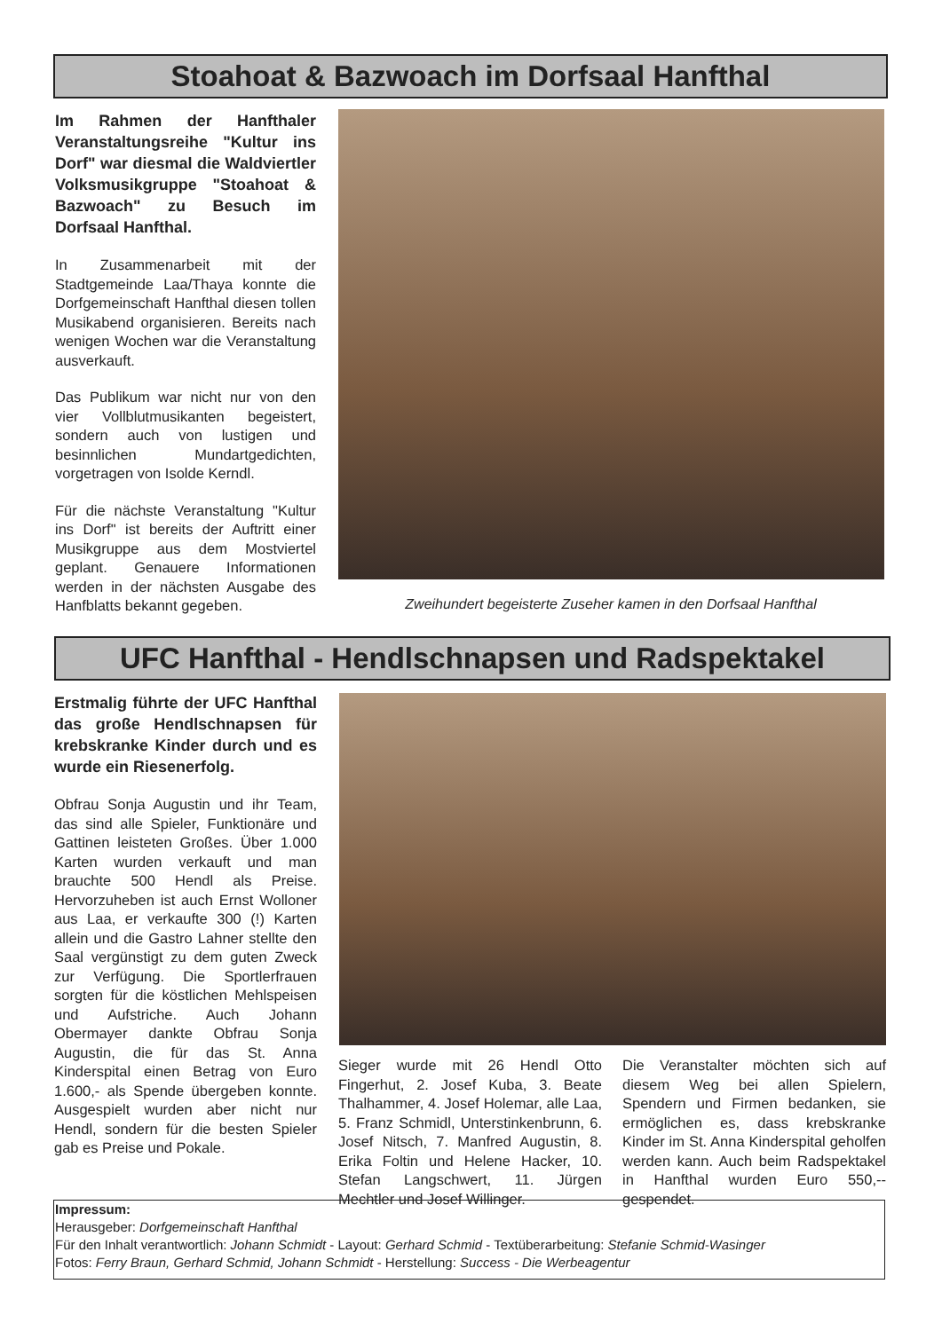Stoahoat & Bazwoach im Dorfsaal Hanfthal
Im Rahmen der Hanfthaler Veranstaltungsreihe "Kultur ins Dorf" war diesmal die Waldviertler Volksmusikgruppe "Stoahoat & Bazwoach" zu Besuch im Dorfsaal Hanfthal.
In Zusammenarbeit mit der Stadtgemeinde Laa/Thaya konnte die Dorfgemeinschaft Hanfthal diesen tollen Musikabend organisieren. Bereits nach wenigen Wochen war die Veranstaltung ausverkauft.
Das Publikum war nicht nur von den vier Vollblutmusikanten begeistert, sondern auch von lustigen und besinnlichen Mundartgedichten, vorgetragen von Isolde Kerndl.
Für die nächste Veranstaltung "Kultur ins Dorf" ist bereits der Auftritt einer Musikgruppe aus dem Mostviertel geplant. Genauere Informationen werden in der nächsten Ausgabe des Hanfblatts bekannt gegeben.
Zweihundert begeisterte Zuseher kamen in den Dorfsaal Hanfthal
UFC Hanfthal - Hendlschnapsen und Radspektakel
Erstmalig führte der UFC Hanfthal das große Hendlschnapsen für krebskranke Kinder durch und es wurde ein Riesenerfolg.
Obfrau Sonja Augustin und ihr Team, das sind alle Spieler, Funktionäre und Gattinen leisteten Großes. Über 1.000 Karten wurden verkauft und man brauchte 500 Hendl als Preise. Hervorzuheben ist auch Ernst Wolloner aus Laa, er verkaufte 300 (!) Karten allein und die Gastro Lahner stellte den Saal vergünstigt zu dem guten Zweck zur Verfügung. Die Sportlerfrauen sorgten für die köstlichen Mehlspeisen und Aufstriche. Auch Johann Obermayer dankte Obfrau Sonja Augustin, die für das St. Anna Kinderspital einen Betrag von Euro 1.600,- als Spende übergeben konnte. Ausgespielt wurden aber nicht nur Hendl, sondern für die besten Spieler gab es Preise und Pokale.
Sieger wurde mit 26 Hendl Otto Fingerhut, 2. Josef Kuba, 3. Beate Thalhammer, 4. Josef Holemar, alle Laa, 5. Franz Schmidl, Unterstinkenbrunn, 6. Josef Nitsch, 7. Manfred Augustin, 8. Erika Foltin und Helene Hacker, 10. Stefan Langschwert, 11. Jürgen Mechtler und Josef Willinger.
Die Veranstalter möchten sich auf diesem Weg bei allen Spielern, Spendern und Firmen bedanken, sie ermöglichen es, dass krebskranke Kinder im St. Anna Kinderspital geholfen werden kann. Auch beim Radspektakel in Hanfthal wurden Euro 550,-- gespendet.
Impressum:
Herausgeber: Dorfgemeinschaft Hanfthal
Für den Inhalt verantwortlich: Johann Schmidt - Layout: Gerhard Schmid - Textüberarbeitung: Stefanie Schmid-Wasinger
Fotos: Ferry Braun, Gerhard Schmid, Johann Schmidt - Herstellung: Success - Die Werbeagentur